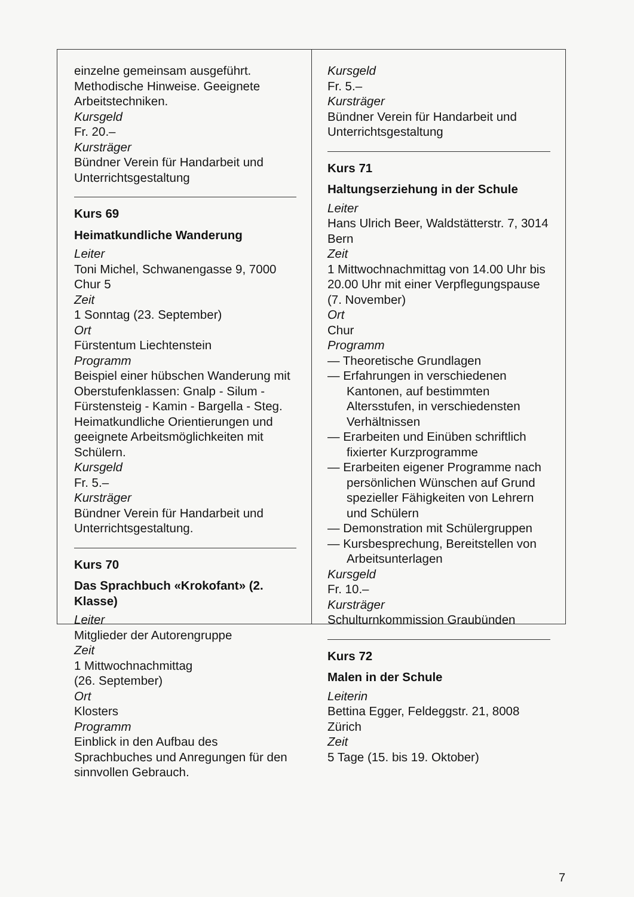einzelne gemeinsam ausgeführt. Methodische Hinweise. Geeignete Arbeitstechniken.
Kursgeld
Fr. 20.–
Kursträger
Bündner Verein für Handarbeit und Unterrichtsgestaltung
Kurs 69
Heimatkundliche Wanderung
Leiter
Toni Michel, Schwanengasse 9, 7000 Chur 5
Zeit
1 Sonntag (23. September)
Ort
Fürstentum Liechtenstein
Programm
Beispiel einer hübschen Wanderung mit Oberstufenklassen: Gnalp - Silum - Fürstensteig - Kamin - Bargella - Steg. Heimatkundliche Orientierungen und geeignete Arbeitsmöglichkeiten mit Schülern.
Kursgeld
Fr. 5.–
Kursträger
Bündner Verein für Handarbeit und Unterrichtsgestaltung.
Kurs 70
Das Sprachbuch «Krokofant» (2. Klasse)
Leiter
Mitglieder der Autorengruppe
Zeit
1 Mittwochnachmittag
(26. September)
Ort
Klosters
Programm
Einblick in den Aufbau des Sprachbuches und Anregungen für den sinnvollen Gebrauch.
Kursgeld
Fr. 5.–
Kursträger
Bündner Verein für Handarbeit und Unterrichtsgestaltung
Kurs 71
Haltungserziehung in der Schule
Leiter
Hans Ulrich Beer, Waldstätterstr. 7, 3014 Bern
Zeit
1 Mittwochnachmittag von 14.00 Uhr bis 20.00 Uhr mit einer Verpflegungspause (7. November)
Ort
Chur
Programm
— Theoretische Grundlagen
— Erfahrungen in verschiedenen Kantonen, auf bestimmten Altersstufen, in verschiedensten Verhältnissen
— Erarbeiten und Einüben schriftlich fixierter Kurzprogramme
— Erarbeiten eigener Programme nach persönlichen Wünschen auf Grund spezieller Fähigkeiten von Lehrern und Schülern
— Demonstration mit Schülergruppen
— Kursbesprechung, Bereitstellen von Arbeitsunterlagen
Kursgeld
Fr. 10.–
Kursträger
Schulturnkommission Graubünden
Kurs 72
Malen in der Schule
Leiterin
Bettina Egger, Feldeggstr. 21, 8008 Zürich
Zeit
5 Tage (15. bis 19. Oktober)
7